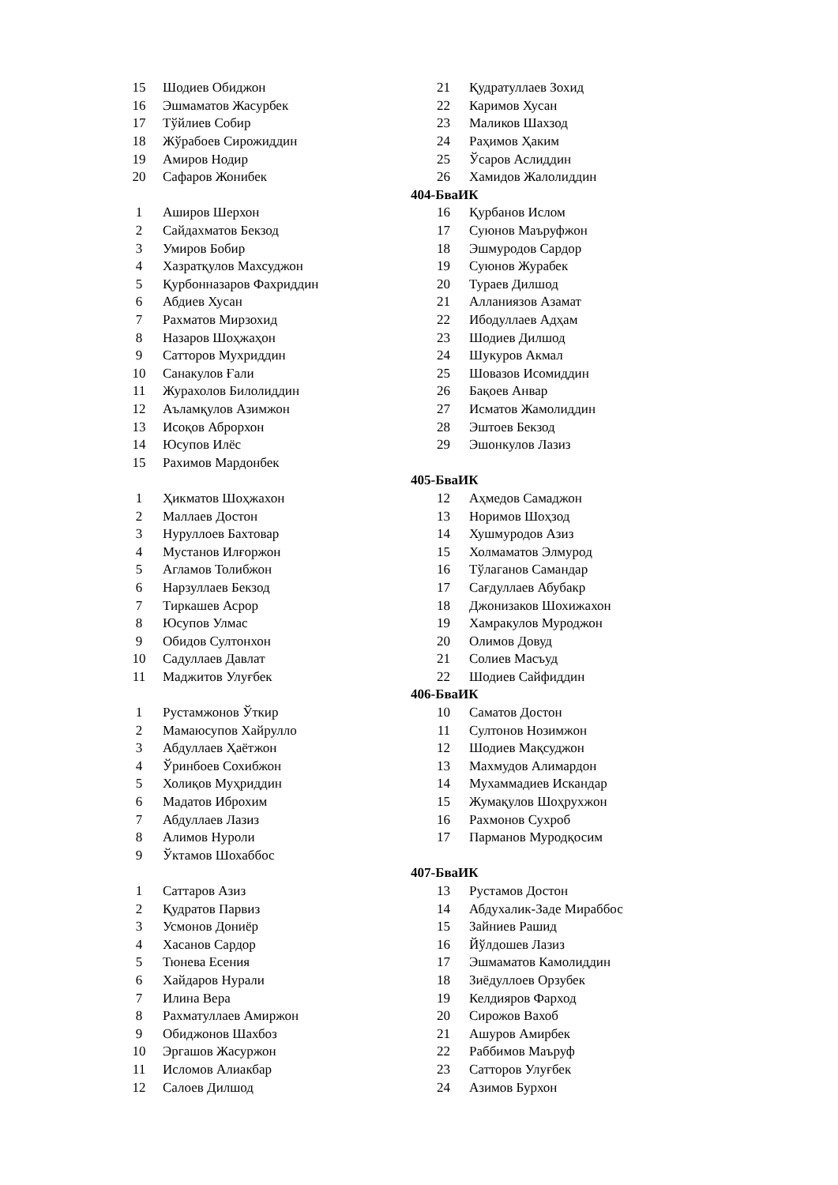| 15 | Шодиев Обиджон | 21 | Қудратуллаев Зохид |
| 16 | Эшмаматов Жасурбек | 22 | Каримов Хусан |
| 17 | Тўйлиев Собир | 23 | Маликов Шахзод |
| 18 | Жўрабоев Сирожиддин | 24 | Раҳимов Ҳаким |
| 19 | Амиров Нодир | 25 | Ўсаров Аслиддин |
| 20 | Сафаров Жонибек | 26 | Хамидов Жалолиддин |
| 404-БваИК | | | |
| 1 | Аширов Шерхон | 16 | Қурбанов Ислом |
| 2 | Сайдахматов Бекзод | 17 | Суюнов Маъруфжон |
| 3 | Умиров Бобир | 18 | Эшмуродов Сардор |
| 4 | Хазратқулов Махсуджон | 19 | Суюнов Журабек |
| 5 | Қурбонназаров Фахриддин | 20 | Тураев Дилшод |
| 6 | Абдиев Хусан | 21 | Алланиязов Азамат |
| 7 | Рахматов Мирзохид | 22 | Ибодуллаев Адҳам |
| 8 | Назаров Шоҳжаҳон | 23 | Шодиев Дилшод |
| 9 | Сатторов Мухриддин | 24 | Шукуров Акмал |
| 10 | Санакулов Ғали | 25 | Шовазов Исомиддин |
| 11 | Журахолов Билолиддин | 26 | Бақоев Анвар |
| 12 | Аъламқулов Азимжон | 27 | Исматов Жамолиддин |
| 13 | Исоқов Аброрхон | 28 | Эштоев Бекзод |
| 14 | Юсупов Илёс | 29 | Эшонкулов Лазиз |
| 15 | Рахимов Мардонбек | | |
| 405-БваИК | | | |
| 1 | Ҳикматов Шоҳжахон | 12 | Аҳмедов Самаджон |
| 2 | Маллаев Достон | 13 | Норимов Шоҳзод |
| 3 | Нуруллоев Бахтовар | 14 | Хушмуродов Азиз |
| 4 | Мустанов Илғоржон | 15 | Холмаматов Элмурод |
| 5 | Агламов Толибжон | 16 | Тўлаганов Самандар |
| 6 | Нарзуллаев Бекзод | 17 | Сағдуллаев Абубакр |
| 7 | Тиркашев Асрор | 18 | Джонизаков Шохижахон |
| 8 | Юсупов Улмас | 19 | Хамракулов Муроджон |
| 9 | Обидов Султонхон | 20 | Олимов Довуд |
| 10 | Садуллаев Давлат | 21 | Солиев Масъуд |
| 11 | Маджитов Улуғбек | 22 | Шодиев Сайфиддин |
| 406-БваИК | | | |
| 1 | Рустамжонов Ўткир | 10 | Саматов Достон |
| 2 | Мамаюсупов Хайрулло | 11 | Султонов Нозимжон |
| 3 | Абдуллаев Ҳаётжон | 12 | Шодиев Мақсуджон |
| 4 | Ўринбоев Сохибжон | 13 | Махмудов Алимардон |
| 5 | Холиқов Муҳриддин | 14 | Мухаммадиев Искандар |
| 6 | Мадатов Иброхим | 15 | Жумақулов Шоҳрухжон |
| 7 | Абдуллаев Лазиз | 16 | Рахмонов Сухроб |
| 8 | Алимов Нуроли | 17 | Парманов Муродқосим |
| 9 | Ўктамов Шохаббос | | |
| 407-БваИК | | | |
| 1 | Саттаров Азиз | 13 | Рустамов Достон |
| 2 | Қудратов Парвиз | 14 | Абдухалик-Заде Мираббос |
| 3 | Усмонов Дониёр | 15 | Зайниев Рашид |
| 4 | Хасанов Сардор | 16 | Йўлдошев Лазиз |
| 5 | Тюнева Есения | 17 | Эшмаматов Камолиддин |
| 6 | Хайдаров Нурали | 18 | Зиёдуллоев Орзубек |
| 7 | Илина Вера | 19 | Келдияров Фарход |
| 8 | Рахматуллаев Амиржон | 20 | Сирожов Вахоб |
| 9 | Обиджонов Шахбоз | 21 | Ашуров Амирбек |
| 10 | Эргашов Жасуржон | 22 | Раббимов Маъруф |
| 11 | Исломов Алиакбар | 23 | Сатторов Улуғбек |
| 12 | Салоев Дилшод | 24 | Азимов Бурхон |